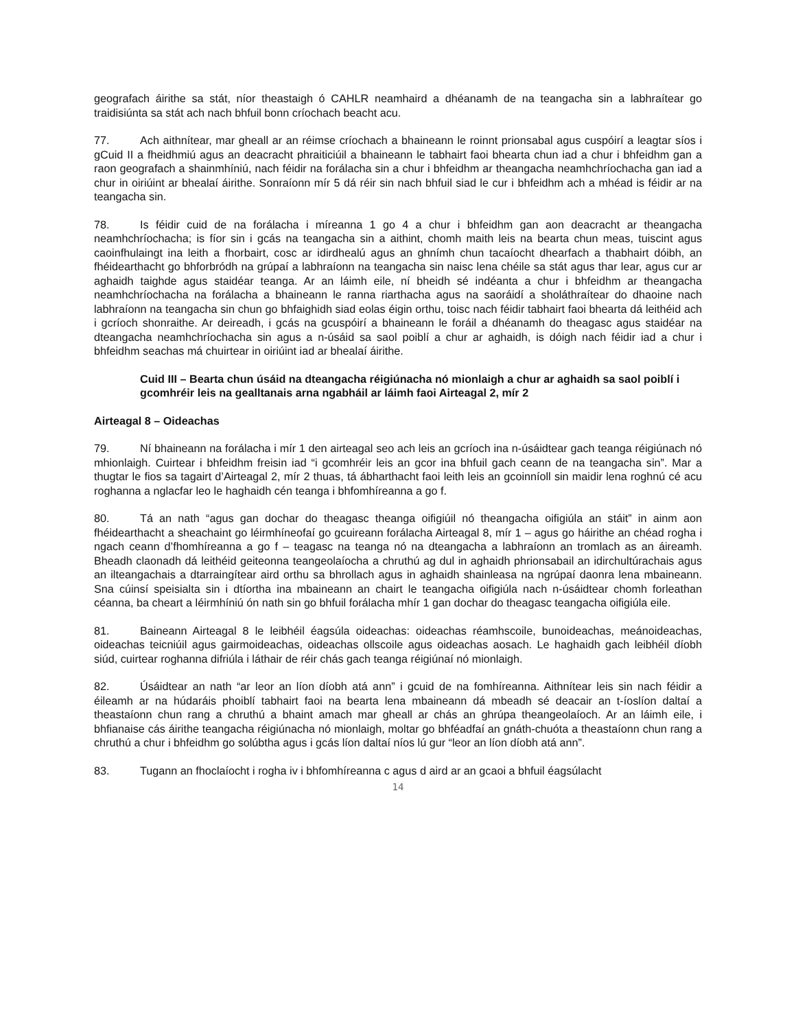geografach áirithe sa stát, níor theastaigh ó CAHLR neamhaird a dhéanamh de na teangacha sin a labhraítear go traidisiúnta sa stát ach nach bhfuil bonn críochach beacht acu.
77. Ach aithnítear, mar gheall ar an réimse críochach a bhaineann le roinnt prionsabal agus cuspóirí a leagtar síos i gCuid II a fheidhmiú agus an deacracht phraiticiúil a bhaineann le tabhairt faoi bhearta chun iad a chur i bhfeidhm gan a raon geografach a shainmhíniú, nach féidir na forálacha sin a chur i bhfeidhm ar theangacha neamhchríochacha gan iad a chur in oiriúint ar bhealaí áirithe. Sonraíonn mír 5 dá réir sin nach bhfuil siad le cur i bhfeidhm ach a mhéad is féidir ar na teangacha sin.
78. Is féidir cuid de na forálacha i míreanna 1 go 4 a chur i bhfeidhm gan aon deacracht ar theangacha neamhchríochacha; is fíor sin i gcás na teangacha sin a aithint, chomh maith leis na bearta chun meas, tuiscint agus caoinfhulaingt ina leith a fhorbairt, cosc ar idirdhealú agus an ghnímh chun tacaíocht dhearfach a thabhairt dóibh, an fhéidearthacht go bhforbródh na grúpaí a labhraíonn na teangacha sin naisc lena chéile sa stát agus thar lear, agus cur ar aghaidh taighde agus staidéar teanga. Ar an láimh eile, ní bheidh sé indéanta a chur i bhfeidhm ar theangacha neamhchríochacha na forálacha a bhaineann le ranna riarthacha agus na saoráidí a sholáthraítear do dhaoine nach labhraíonn na teangacha sin chun go bhfaighidh siad eolas éigin orthu, toisc nach féidir tabhairt faoi bhearta dá leithéid ach i gcríoch shonraithe. Ar deireadh, i gcás na gcuspóirí a bhaineann le foráil a dhéanamh do theagasc agus staidéar na dteangacha neamhchríochacha sin agus a n-úsáid sa saol poiblí a chur ar aghaidh, is dóigh nach féidir iad a chur i bhfeidhm seachas má chuirtear in oiriúint iad ar bhealaí áirithe.
Cuid III – Bearta chun úsáid na dteangacha réigiúnacha nó mionlaigh a chur ar aghaidh sa saol poiblí i gcomhréir leis na gealltanais arna ngabháil ar láimh faoi Airteagal 2, mír 2
Airteagal 8 – Oideachas
79. Ní bhaineann na forálacha i mír 1 den airteagal seo ach leis an gcríoch ina n-úsáidtear gach teanga réigiúnach nó mhionlaigh. Cuirtear i bhfeidhm freisin iad “i gcomhréir leis an gcor ina bhfuil gach ceann de na teangacha sin”. Mar a thugtar le fios sa tagairt d’Airteagal 2, mír 2 thuas, tá ábharthacht faoi leith leis an gcoinníoll sin maidir lena roghnú cé acu roghanna a nglacfar leo le haghaidh cén teanga i bhfomhíreanna a go f.
80. Tá an nath “agus gan dochar do theagasc theanga oifigiúil nó theangacha oifigiúla an stáit” in ainm aon fhéidearthacht a sheachaint go léirmhíneofaí go gcuireann forálacha Airteagal 8, mír 1 – agus go háirithe an chéad rogha i ngach ceann d’fhomhíreanna a go f – teagasc na teanga nó na dteangacha a labhraíonn an tromlach as an áireamh. Bheadh claonadh dá leithéid geiteonna teangeolaíocha a chruthú ag dul in aghaidh phrionsabail an idirchultúrachais agus an ilteangachais a dtarraingítear aird orthu sa bhrollach agus in aghaidh shainleasa na ngrúpaí daonra lena mbaineann. Sna cúinsí speisialta sin i dtíortha ina mbaineann an chairt le teangacha oifigiúla nach n-úsáidtear chomh forleathan céanna, ba cheart a léirmhíniú ón nath sin go bhfuil forálacha mhír 1 gan dochar do theagasc teangacha oifigiúla eile.
81. Baineann Airteagal 8 le leibhéil éagsúla oideachas: oideachas réamhscoile, bunoideachas, meánoideachas, oideachas teicniúil agus gairmoideachas, oideachas ollscoile agus oideachas aosach. Le haghaidh gach leibhéil díobh siúd, cuirtear roghanna difriúla i láthair de réir chás gach teanga réigiúnaí nó mionlaigh.
82. Úsáidtear an nath “ar leor an líon díobh atá ann” i gcuid de na fomhíreanna. Aithnítear leis sin nach féidir a éileamh ar na húdaráis phoiblí tabhairt faoi na bearta lena mbaineann dá mbeadh sé deacair an t-íoslíon daltaí a theastaíonn chun rang a chruthú a bhaint amach mar gheall ar chás an ghrúpa theangeolaíoch. Ar an láimh eile, i bhfianaise cás áirithe teangacha réigiúnacha nó mionlaigh, moltar go bhféadfaí an gnáth-chuóta a theastaíonn chun rang a chruthú a chur i bhfeidhm go solúbtha agus i gcás líon daltaí níos lú gur “leor an líon díobh atá ann”.
83. Tugann an fhoclaíocht i rogha iv i bhfomhíreanna c agus d aird ar an gcaoi a bhfuil éagsúlacht
14